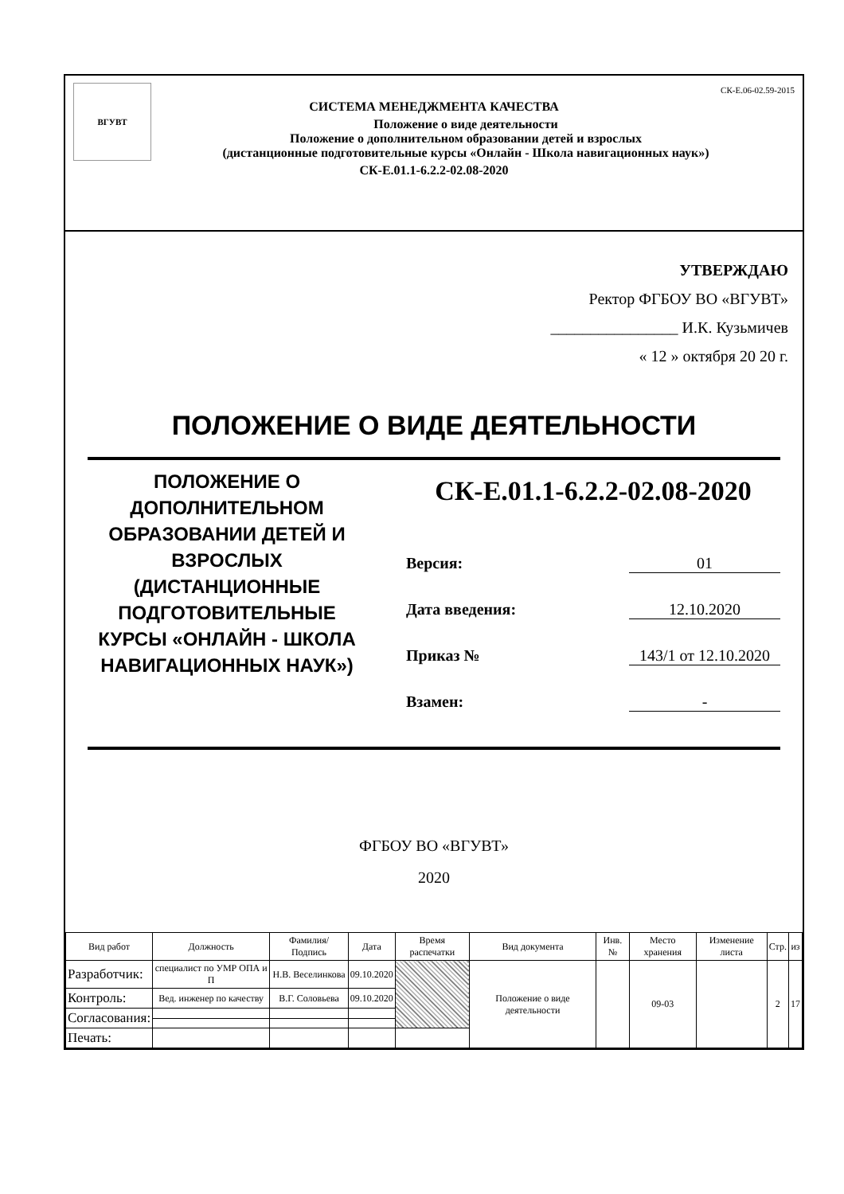ВГУВТ СК-Е.06-02.59-2015
СИСТЕМА МЕНЕДЖМЕНТА КАЧЕСТВА
Положение о виде деятельности
Положение о дополнительном образовании детей и взрослых
(дистанционные подготовительные курсы «Онлайн - Школа навигационных наук»)
СК-Е.01.1-6.2.2-02.08-2020
УТВЕРЖДАЮ
Ректор ФГБОУ ВО «ВГУВТ»
________________ И.К. Кузьмичев
« 12 » октября 20 20 г.
ПОЛОЖЕНИЕ О ВИДЕ ДЕЯТЕЛЬНОСТИ
ПОЛОЖЕНИЕ О ДОПОЛНИТЕЛЬНОМ ОБРАЗОВАНИИ ДЕТЕЙ И ВЗРОСЛЫХ (ДИСТАНЦИОННЫЕ ПОДГОТОВИТЕЛЬНЫЕ КУРСЫ «ОНЛАЙН - ШКОЛА НАВИГАЦИОННЫХ НАУК»)
СК-Е.01.1-6.2.2-02.08-2020
Версия: 01
Дата введения: 12.10.2020
Приказ № 143/1 от 12.10.2020
Взамен: -
ФГБОУ ВО «ВГУВТ»
2020
| Вид работ | Должность | Фамилия/ Подпись | Дата | Время распечатки | Вид документа | Инв. № | Место хранения | Изменение листа | Стр. | из |
| --- | --- | --- | --- | --- | --- | --- | --- | --- | --- | --- |
| Разработчик: | специалист по УМР ОПА и П | Н.В. Веселинкова | 09.10.2020 | | Положение о виде деятельности | | 09-03 | | 2 | 17 |
| Контроль: | Вед. инженер по качеству | В.Г. Соловьева | 09.10.2020 | | | | | | | |
| Согласования: | | | | | | | | | | |
| Печать: | | | | | | | | | | |